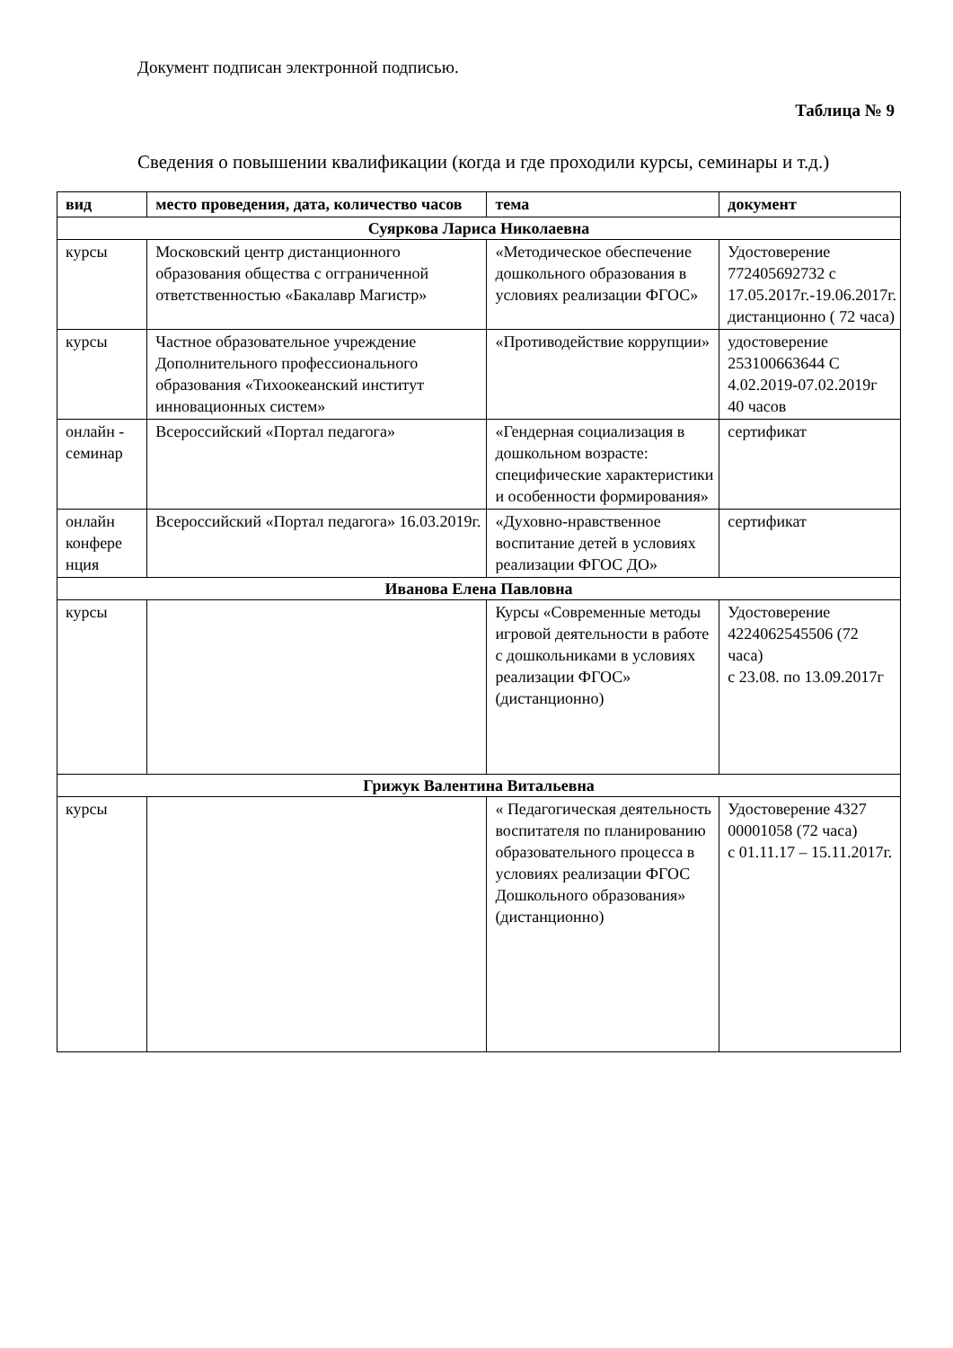Документ подписан электронной подписью.
Таблица № 9
Сведения о повышении квалификации (когда и где проходили курсы, семинары и т.д.)
| вид | место проведения, дата, количество часов | тема | документ |
| --- | --- | --- | --- |
| Суяркова Лариса Николаевна | | | |
| курсы | Московский центр дистанционного образования общества с огграниченной ответственностью «Бакалавр Магистр» | «Методическое обеспечение дошкольного образования в условиях реализации ФГОС» | Удостоверение 772405692732 с 17.05.2017г.-19.06.2017г. дистанционно ( 72 часа) |
| курсы | Частное образовательное учреждение Дополнительного профессионального образования «Тихоокеанский институт инновационных систем» | «Противодействие коррупции» | удостоверение 253100663644 С 4.02.2019-07.02.2019г 40 часов |
| онлайн - семинар | Всероссийский «Портал педагога» | «Гендерная социализация в дошкольном возрасте: специфические характеристики и особенности формирования» | сертификат |
| онлайн конфере нция | Всероссийский «Портал педагога» 16.03.2019г. | «Духовно-нравственное воспитание детей в условиях реализации ФГОС ДО» | сертификат |
| Иванова Елена Павловна | | | |
| курсы | | Курсы «Современные методы игровой деятельности в работе с дошкольниками в условиях реализации ФГОС» (дистанционно) | Удостоверение 4224062545506 (72 часа) с 23.08. по 13.09.2017г |
| Грижук Валентина Витальевна | | | |
| курсы | | « Педагогическая деятельность воспитателя по планированию образовательного процесса в условиях реализации ФГОС Дошкольного образования» (дистанционно) | Удостоверение 4327 00001058 (72 часа) с 01.11.17 – 15.11.2017г. |